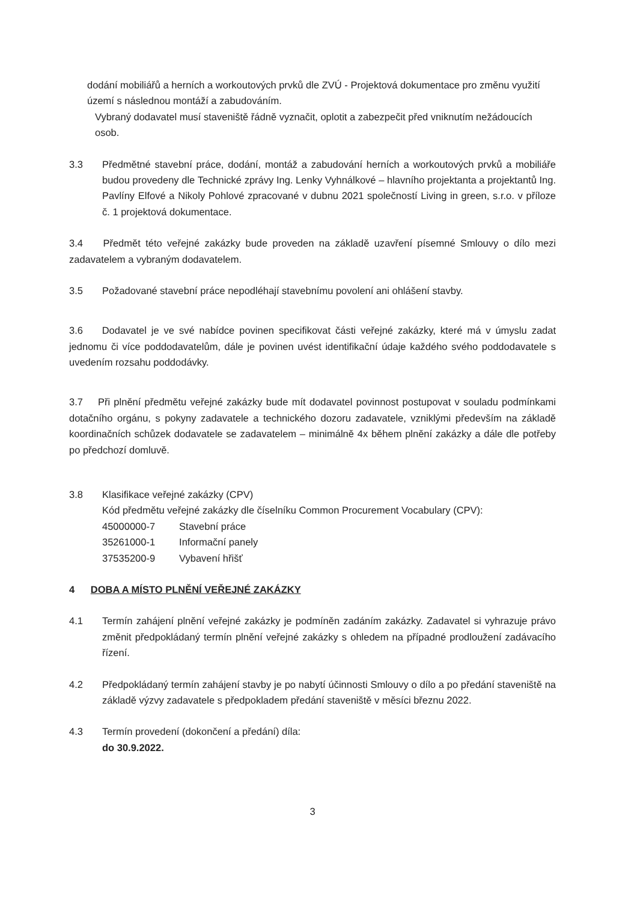dodání mobiliářů a herních a workoutových prvků dle ZVÚ - Projektová dokumentace pro změnu využití území s následnou montáží a zabudováním.
Vybraný dodavatel musí staveniště řádně vyznačit, oplotit a zabezpečit před vniknutím nežádoucích osob.
3.3 Předmětné stavební práce, dodání, montáž a zabudování herních a workoutových prvků a mobiliáře budou provedeny dle Technické zprávy Ing. Lenky Vyhnálkové – hlavního projektanta a projektantů Ing. Pavlíny Elfové a Nikoly Pohlové zpracované v dubnu 2021 společností Living in green, s.r.o. v příloze č. 1 projektová dokumentace.
3.4 Předmět této veřejné zakázky bude proveden na základě uzavření písemné Smlouvy o dílo mezi zadavatelem a vybraným dodavatelem.
3.5 Požadované stavební práce nepodléhají stavebnímu povolení ani ohlášení stavby.
3.6 Dodavatel je ve své nabídce povinen specifikovat části veřejné zakázky, které má v úmyslu zadat jednomu či více poddodavatelům, dále je povinen uvést identifikační údaje každého svého poddodavatele s uvedením rozsahu poddodávky.
3.7 Při plnění předmětu veřejné zakázky bude mít dodavatel povinnost postupovat v souladu podmínkami dotačního orgánu, s pokyny zadavatele a technického dozoru zadavatele, vzniklými především na základě koordinačních schůzek dodavatele se zadavatelem – minimálně 4x během plnění zakázky a dále dle potřeby po předchozí domluvě.
3.8 Klasifikace veřejné zakázky (CPV)
Kód předmětu veřejné zakázky dle číselníku Common Procurement Vocabulary (CPV):
| 45000000-7 | Stavební práce |
| 35261000-1 | Informační panely |
| 37535200-9 | Vybavení hřišť |
4 DOBA A MÍSTO PLNĚNÍ VEŘEJNÉ ZAKÁZKY
4.1 Termín zahájení plnění veřejné zakázky je podmíněn zadáním zakázky. Zadavatel si vyhrazuje právo změnit předpokládaný termín plnění veřejné zakázky s ohledem na případné prodloužení zadávacího řízení.
4.2 Předpokládaný termín zahájení stavby je po nabytí účinnosti Smlouvy o dílo a po předání staveniště na základě výzvy zadavatele s předpokladem předání staveniště v měsíci březnu 2022.
4.3 Termín provedení (dokončení a předání) díla:
do 30.9.2022.
3